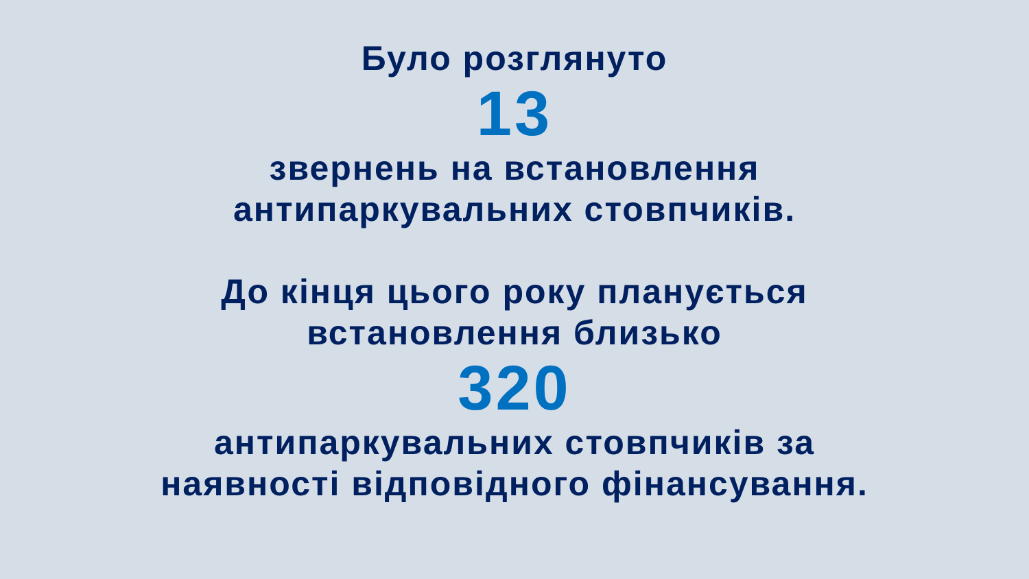Було розглянуто
13
звернень на встановлення
антипаркувальних стовпчиків.
До кінця цього року планується
встановлення близько
320
антипаркувальних стовпчиків за
наявності відповідного фінансування.